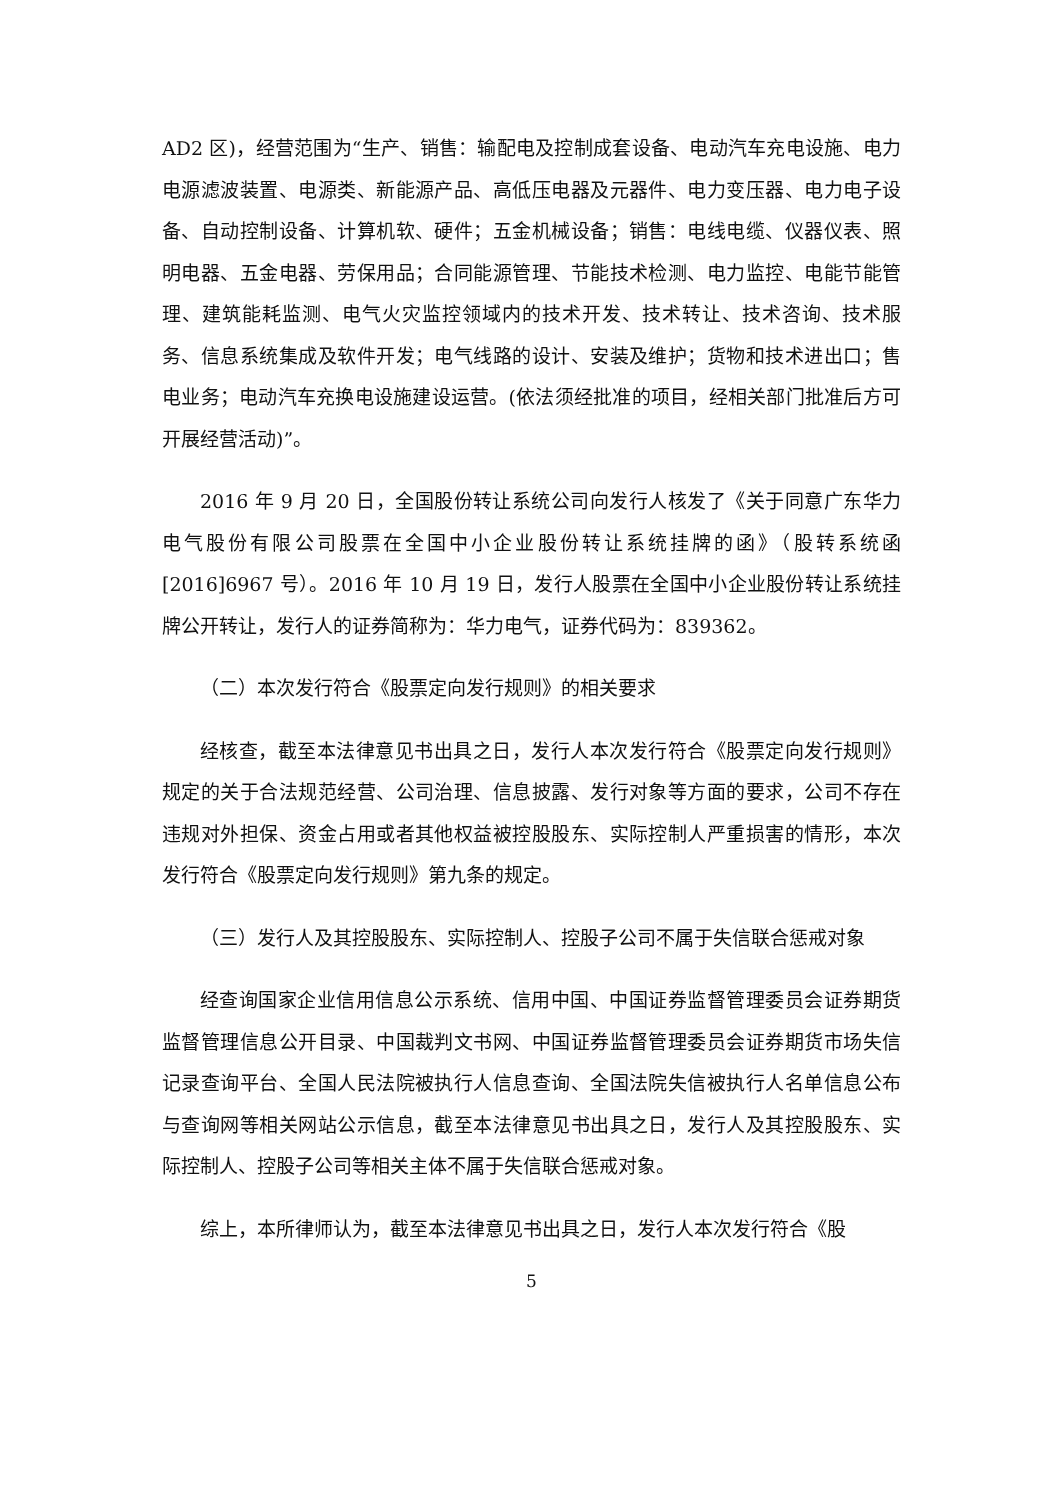AD2 区)，经营范围为“生产、销售：输配电及控制成套设备、电动汽车充电设施、电力电源滤波装置、电源类、新能源产品、高低压电器及元器件、电力变压器、电力电子设备、自动控制设备、计算机软、硬件；五金机械设备；销售：电线电缆、仪器仪表、照明电器、五金电器、劳保用品；合同能源管理、节能技术检测、电力监控、电能节能管理、建筑能耗监测、电气火灾监控领域内的技术开发、技术转让、技术咨询、技术服务、信息系统集成及软件开发；电气线路的设计、安装及维护；货物和技术进出口；售电业务；电动汽车充换电设施建设运营。(依法须经批准的项目，经相关部门批准后方可开展经营活动)”。
2016 年 9 月 20 日，全国股份转让系统公司向发行人核发了《关于同意广东华力电气股份有限公司股票在全国中小企业股份转让系统挂牌的函》（股转系统函[2016]6967 号）。2016 年 10 月 19 日，发行人股票在全国中小企业股份转让系统挂牌公开转让，发行人的证券简称为：华力电气，证券代码为：839362。
（二）本次发行符合《股票定向发行规则》的相关要求
经核查，截至本法律意见书出具之日，发行人本次发行符合《股票定向发行规则》规定的关于合法规范经营、公司治理、信息披露、发行对象等方面的要求，公司不存在违规对外担保、资金占用或者其他权益被控股股东、实际控制人严重损害的情形，本次发行符合《股票定向发行规则》第九条的规定。
（三）发行人及其控股股东、实际控制人、控股子公司不属于失信联合惩戒对象
经查询国家企业信用信息公示系统、信用中国、中国证券监督管理委员会证券期货监督管理信息公开目录、中国裁判文书网、中国证券监督管理委员会证券期货市场失信记录查询平台、全国人民法院被执行人信息查询、全国法院失信被执行人名单信息公布与查询网等相关网站公示信息，截至本法律意见书出具之日，发行人及其控股股东、实际控制人、控股子公司等相关主体不属于失信联合惩戒对象。
综上，本所律师认为，截至本法律意见书出具之日，发行人本次发行符合《股
5